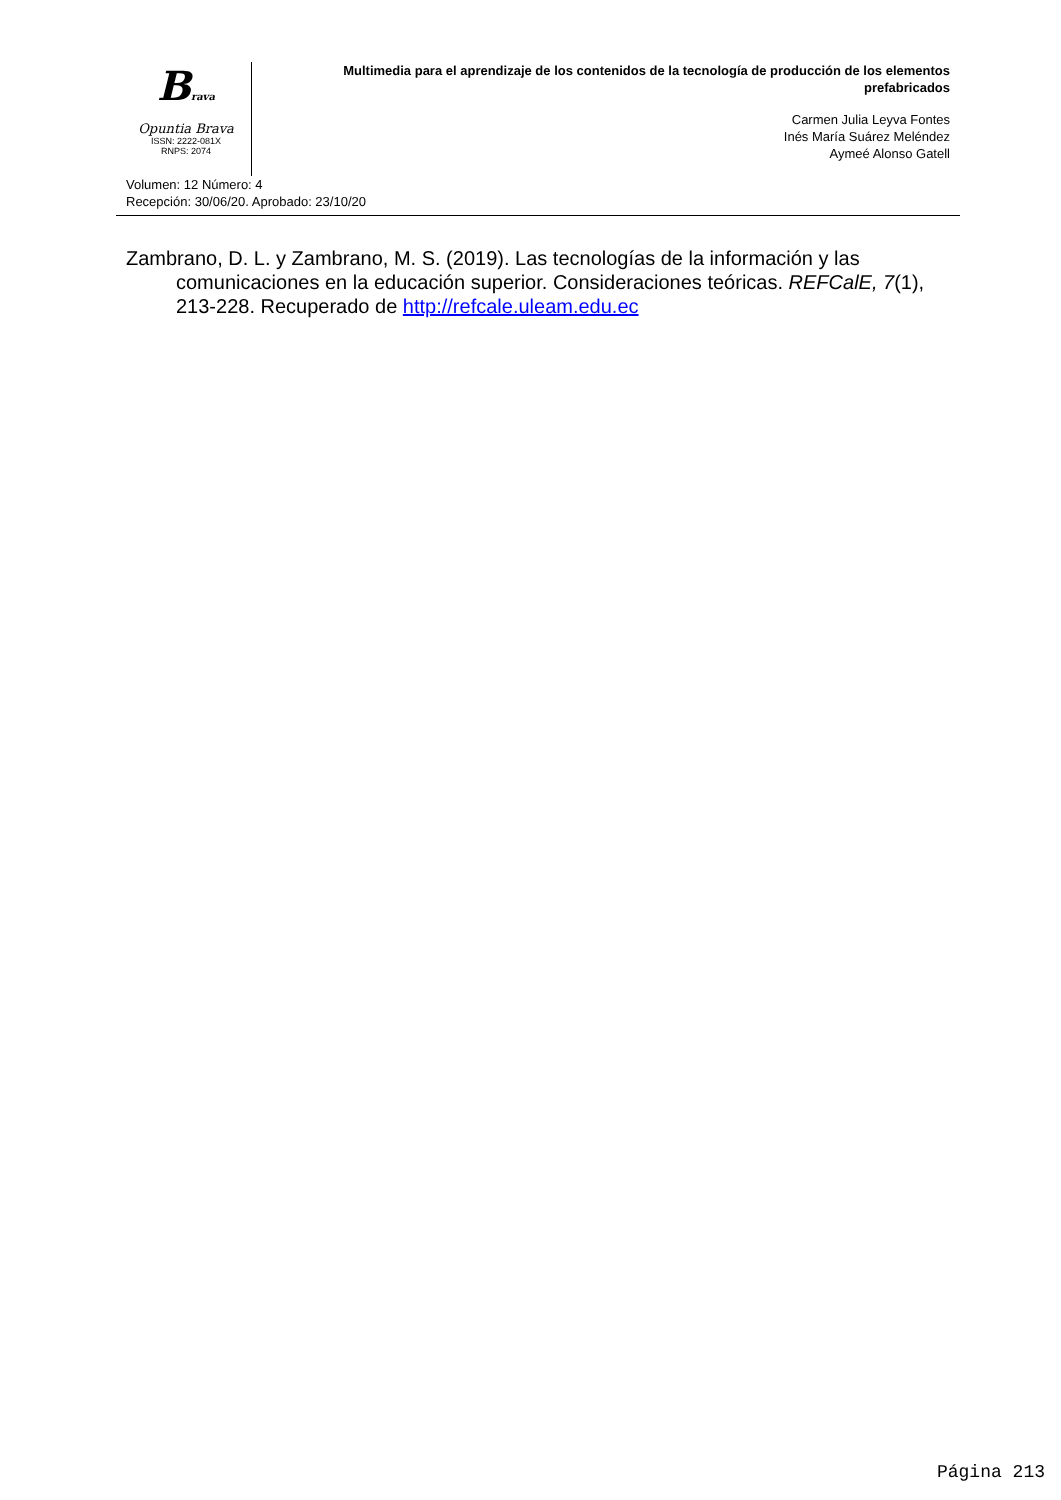Brava
Opuntia Brava
ISSN: 2222-081X
RNPS: 2074
Multimedia para el aprendizaje de los contenidos de la tecnología de producción de los elementos prefabricados
Carmen Julia Leyva Fontes
Inés María Suárez Meléndez
Aymeé Alonso Gatell
Volumen: 12 Número: 4
Recepción: 30/06/20. Aprobado: 23/10/20
Zambrano, D. L. y Zambrano, M. S. (2019). Las tecnologías de la información y las comunicaciones en la educación superior. Consideraciones teóricas. REFCalE, 7(1), 213-228. Recuperado de http://refcale.uleam.edu.ec
Página 213